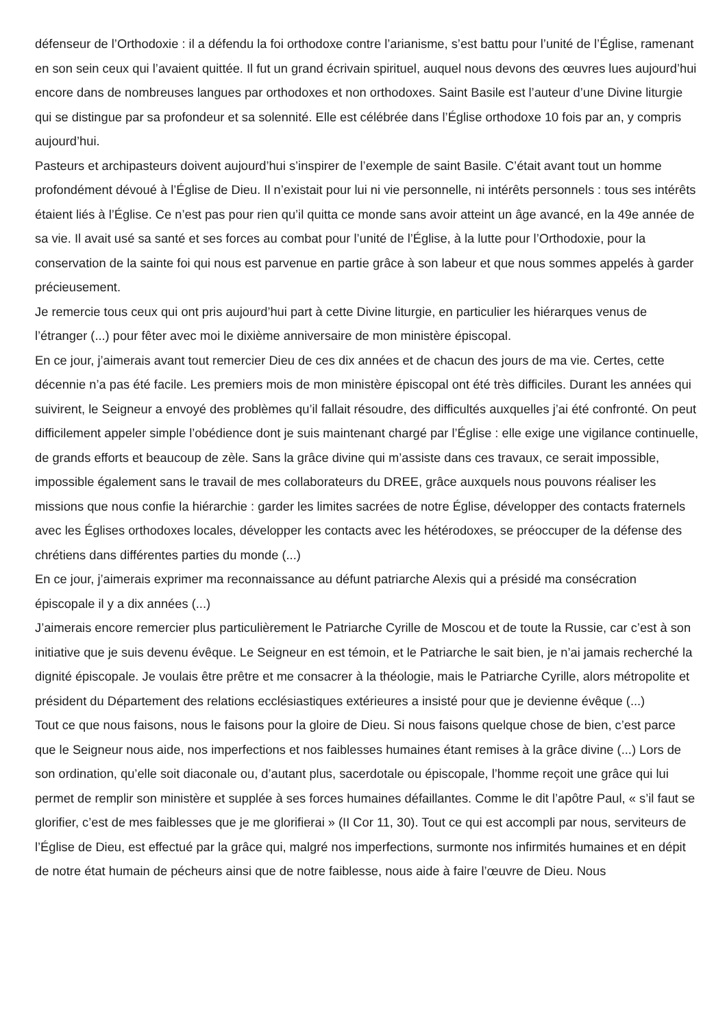défenseur de l’Orthodoxie : il a défendu la foi orthodoxe contre l’arianisme, s’est battu pour l’unité de l’Église, ramenant en son sein ceux qui l’avaient quittée. Il fut un grand écrivain spirituel, auquel nous devons des œuvres lues aujourd’hui encore dans de nombreuses langues par orthodoxes et non orthodoxes. Saint Basile est l’auteur d’une Divine liturgie qui se distingue par sa profondeur et sa solennité. Elle est célébrée dans l’Église orthodoxe 10 fois par an, y compris aujourd’hui.
Pasteurs et archipasteurs doivent aujourd’hui s’inspirer de l’exemple de saint Basile. C’était avant tout un homme profondément dévoué à l’Église de Dieu. Il n’existait pour lui ni vie personnelle, ni intérêts personnels : tous ses intérêts étaient liés à l’Église. Ce n’est pas pour rien qu’il quitta ce monde sans avoir atteint un âge avancé, en la 49e année de sa vie. Il avait usé sa santé et ses forces au combat pour l’unité de l’Église, à la lutte pour l’Orthodoxie, pour la conservation de la sainte foi qui nous est parvenue en partie grâce à son labeur et que nous sommes appelés à garder précieusement.
Je remercie tous ceux qui ont pris aujourd’hui part à cette Divine liturgie, en particulier les hiérarques venus de l’étranger (...) pour fêter avec moi le dixième anniversaire de mon ministère épiscopal.
En ce jour, j’aimerais avant tout remercier Dieu de ces dix années et de chacun des jours de ma vie. Certes, cette décennie n’a pas été facile. Les premiers mois de mon ministère épiscopal ont été très difficiles. Durant les années qui suivirent, le Seigneur a envoyé des problèmes qu’il fallait résoudre, des difficultés auxquelles j’ai été confronté. On peut difficilement appeler simple l’obédience dont je suis maintenant chargé par l’Église : elle exige une vigilance continuelle, de grands efforts et beaucoup de zèle. Sans la grâce divine qui m’assiste dans ces travaux, ce serait impossible, impossible également sans le travail de mes collaborateurs du DREE, grâce auxquels nous pouvons réaliser les missions que nous confie la hiérarchie : garder les limites sacrées de notre Église, développer des contacts fraternels avec les Églises orthodoxes locales, développer les contacts avec les hétérodoxes, se préoccuper de la défense des chrétiens dans différentes parties du monde (...)
En ce jour, j’aimerais exprimer ma reconnaissance au défunt patriarche Alexis qui a présidé ma consécration épiscopale il y a dix années (...)
J’aimerais encore remercier plus particulièrement le Patriarche Cyrille de Moscou et de toute la Russie, car c’est à son initiative que je suis devenu évêque. Le Seigneur en est témoin, et le Patriarche le sait bien, je n’ai jamais recherché la dignité épiscopale. Je voulais être prêtre et me consacrer à la théologie, mais le Patriarche Cyrille, alors métropolite et président du Département des relations ecclésiastiques extérieures a insisté pour que je devienne évêque (...)
Tout ce que nous faisons, nous le faisons pour la gloire de Dieu. Si nous faisons quelque chose de bien, c’est parce que le Seigneur nous aide, nos imperfections et nos faiblesses humaines étant remises à la grâce divine (...) Lors de son ordination, qu’elle soit diaconale ou, d’autant plus, sacerdotale ou épiscopale, l’homme reçoit une grâce qui lui permet de remplir son ministère et supplée à ses forces humaines défaillantes. Comme le dit l’apôtre Paul, « s’il faut se glorifier, c’est de mes faiblesses que je me glorifierai » (II Cor 11, 30). Tout ce qui est accompli par nous, serviteurs de l’Église de Dieu, est effectué par la grâce qui, malgré nos imperfections, surmonte nos infirmités humaines et en dépit de notre état humain de pécheurs ainsi que de notre faiblesse, nous aide à faire l’œuvre de Dieu. Nous